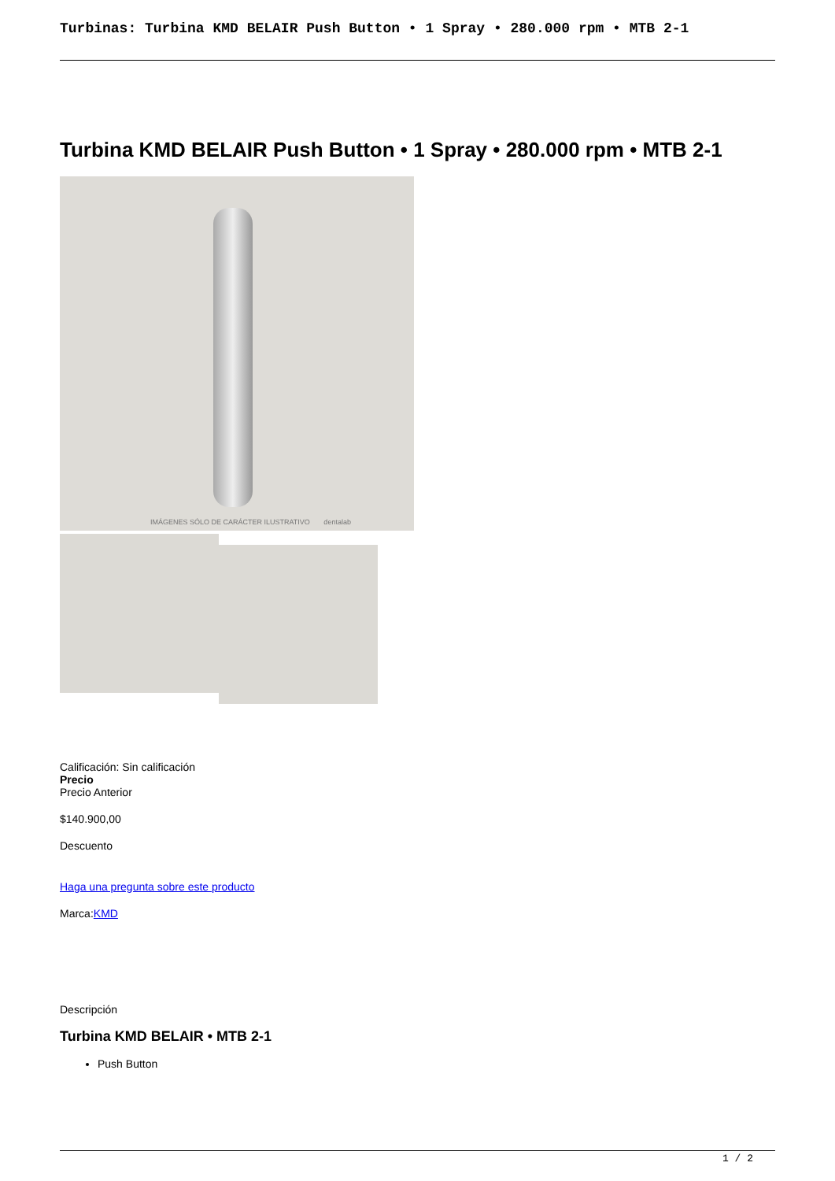Turbinas: Turbina KMD BELAIR Push Button • 1 Spray • 280.000 rpm • MTB 2-1
Turbina KMD BELAIR Push Button • 1 Spray • 280.000 rpm • MTB 2-1
IMÁGENES SÓLO DE CARÁCTER ILUSTRATIVO dentalab
Calificación: Sin calificación
Precio
Precio Anterior
$140.900,00
Descuento
Haga una pregunta sobre este producto
Marca:KMD
Descripción
Turbina KMD BELAIR • MTB 2-1
Push Button
1 / 2